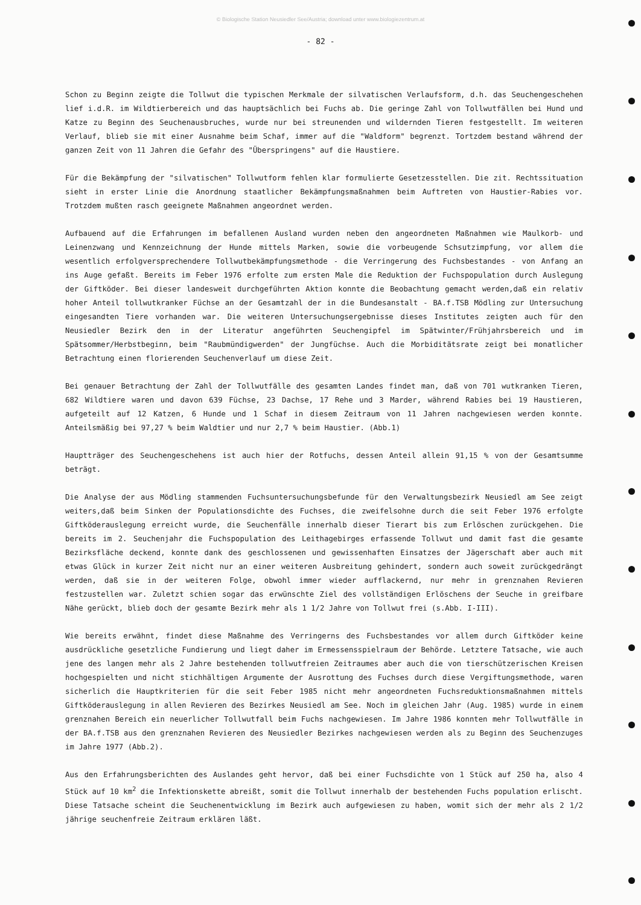© Biologische Station Neusiedler See/Austria; download unter www.biologiezentrum.at
- 82 -
Schon zu Beginn zeigte die Tollwut die typischen Merkmale der silvatischen Verlaufsform, d.h. das Seuchengeschehen lief i.d.R. im Wildtierbereich und das hauptsächlich bei Fuchs ab. Die geringe Zahl von Tollwutfällen bei Hund und Katze zu Beginn des Seuchenausbruches, wurde nur bei streunenden und wildernden Tieren festgestellt. Im weiteren Verlauf, blieb sie mit einer Ausnahme beim Schaf, immer auf die "Waldform" begrenzt. Tortzdem bestand während der ganzen Zeit von 11 Jahren die Gefahr des "Überspringens" auf die Haustiere.
Für die Bekämpfung der "silvatischen" Tollwutform fehlen klar formulierte Gesetzesstellen. Die zit. Rechtssituation sieht in erster Linie die Anordnung staatlicher Bekämpfungsmaßnahmen beim Auftreten von Haustier-Rabies vor. Trotzdem mußten rasch geeignete Maßnahmen angeordnet werden.
Aufbauend auf die Erfahrungen im befallenen Ausland wurden neben den angeordneten Maßnahmen wie Maulkorb- und Leinenzwang und Kennzeichnung der Hunde mittels Marken, sowie die vorbeugende Schsutzimpfung, vor allem die wesentlich erfolgversprechendere Tollwutbekämpfungsmethode - die Verringerung des Fuchsbestandes - von Anfang an ins Auge gefaßt. Bereits im Feber 1976 erfolte zum ersten Male die Reduktion der Fuchspopulation durch Auslegung der Giftköder. Bei dieser landesweit durchgeführten Aktion konnte die Beobachtung gemacht werden,daß ein relativ hoher Anteil tollwutkranker Füchse an der Gesamtzahl der in die Bundesanstalt - BA.f.TSB Mödling zur Untersuchung eingesandten Tiere vorhanden war. Die weiteren Untersuchungsergebnisse dieses Institutes zeigten auch für den Neusiedler Bezirk den in der Literatur angeführten Seuchengipfel im Spätwinter/Frühjahrsbereich und im Spätsommer/Herbstbeginn, beim "Raubmündigwerden" der Jungfüchse. Auch die Morbiditätsrate zeigt bei monatlicher Betrachtung einen florierenden Seuchenverlauf um diese Zeit.
Bei genauer Betrachtung der Zahl der Tollwutfälle des gesamten Landes findet man, daß von 701 wutkranken Tieren, 682 Wildtiere waren und davon 639 Füchse, 23 Dachse, 17 Rehe und 3 Marder, während Rabies bei 19 Haustieren, aufgeteilt auf 12 Katzen, 6 Hunde und 1 Schaf in diesem Zeitraum von 11 Jahren nachgewiesen werden konnte. Anteilsmäßig bei 97,27 % beim Waldtier und nur 2,7 % beim Haustier. (Abb.1)
Hauptträger des Seuchengeschehens ist auch hier der Rotfuchs, dessen Anteil allein 91,15 % von der Gesamtsumme beträgt.
Die Analyse der aus Mödling stammenden Fuchsuntersuchungsbefunde für den Verwaltungsbezirk Neusiedl am See zeigt weiters,daß beim Sinken der Populationsdichte des Fuchses, die zweifelsohne durch die seit Feber 1976 erfolgte Giftköderauslegung erreicht wurde, die Seuchenfälle innerhalb dieser Tierart bis zum Erlöschen zurückgehen. Die bereits im 2. Seuchenjahr die Fuchspopulation des Leithagebirges erfassende Tollwut und damit fast die gesamte Bezirksfläche deckend, konnte dank des geschlossenen und gewissenhaften Einsatzes der Jägerschaft aber auch mit etwas Glück in kurzer Zeit nicht nur an einer weiteren Ausbreitung gehindert, sondern auch soweit zurückgedrängt werden, daß sie in der weiteren Folge, obwohl immer wieder aufflackernd, nur mehr in grenznahen Revieren festzustellen war. Zuletzt schien sogar das erwünschte Ziel des vollständigen Erlöschens der Seuche in greifbare Nähe gerückt, blieb doch der gesamte Bezirk mehr als 1 1/2 Jahre von Tollwut frei (s.Abb. I-III).
Wie bereits erwähnt, findet diese Maßnahme des Verringerns des Fuchsbestandes vor allem durch Giftköder keine ausdrückliche gesetzliche Fundierung und liegt daher im Ermessensspielraum der Behörde. Letztere Tatsache, wie auch jene des langen mehr als 2 Jahre bestehenden tollwutfreien Zeitraumes aber auch die von tierschützerischen Kreisen hochgespielten und nicht stichhältigen Argumente der Ausrottung des Fuchses durch diese Vergiftungsmethode, waren sicherlich die Hauptkriterien für die seit Feber 1985 nicht mehr angeordneten Fuchsreduktionsmaßnahmen mittels Giftköderauslegung in allen Revieren des Bezirkes Neusiedl am See. Noch im gleichen Jahr (Aug. 1985) wurde in einem grenznahen Bereich ein neuerlicher Tollwutfall beim Fuchs nachgewiesen. Im Jahre 1986 konnten mehr Tollwutfälle in der BA.f.TSB aus den grenznahen Revieren des Neusiedler Bezirkes nachgewiesen werden als zu Beginn des Seuchenzuges im Jahre 1977 (Abb.2).
Aus den Erfahrungsberichten des Auslandes geht hervor, daß bei einer Fuchsdichte von 1 Stück auf 250 ha, also 4 Stück auf 10 km<sup>2</sup> die Infektionskette abreißt, somit die Tollwut innerhalb der bestehenden Fuchs population erlischt. Diese Tatsache scheint die Seuchenentwicklung im Bezirk auch aufgewiesen zu haben, womit sich der mehr als 2 1/2 jährige seuchenfreie Zeitraum erklären läßt.